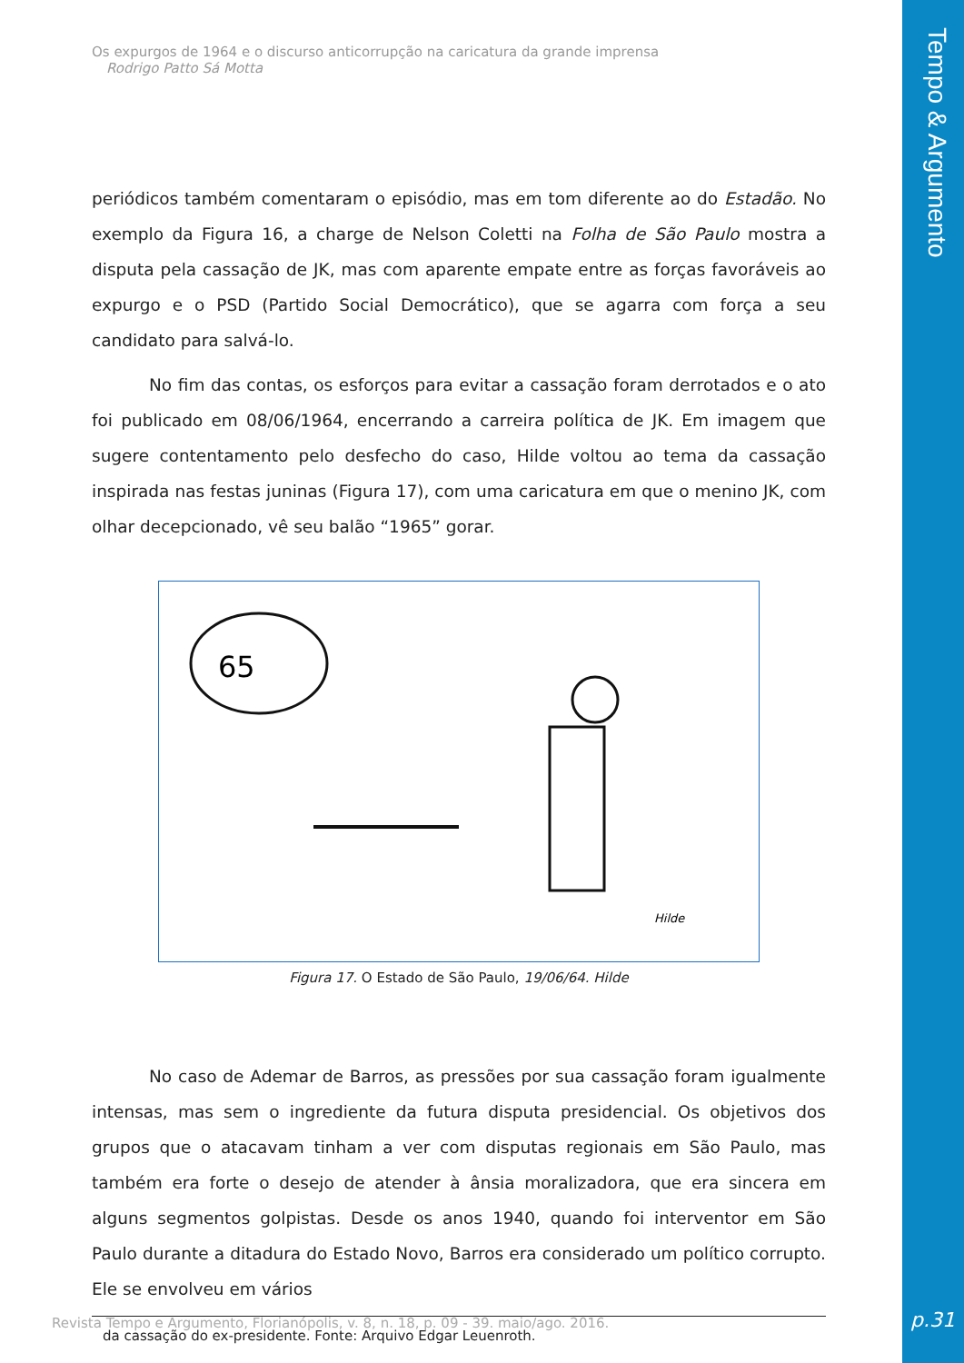Tempo & Argumento
p.31
Os expurgos de 1964 e o discurso anticorrupção na caricatura da grande imprensa
Rodrigo Patto Sá Motta
periódicos também comentaram o episódio, mas em tom diferente ao do Estadão. No exemplo da Figura 16, a charge de Nelson Coletti na Folha de São Paulo mostra a disputa pela cassação de JK, mas com aparente empate entre as forças favoráveis ao expurgo e o PSD (Partido Social Democrático), que se agarra com força a seu candidato para salvá-lo.
No fim das contas, os esforços para evitar a cassação foram derrotados e o ato foi publicado em 08/06/1964, encerrando a carreira política de JK. Em imagem que sugere contentamento pelo desfecho do caso, Hilde voltou ao tema da cassação inspirada nas festas juninas (Figura 17), com uma caricatura em que o menino JK, com olhar decepcionado, vê seu balão “1965” gorar.
65
Hilde
Figura 17. O Estado de São Paulo, 19/06/64. Hilde
No caso de Ademar de Barros, as pressões por sua cassação foram igualmente intensas, mas sem o ingrediente da futura disputa presidencial. Os objetivos dos grupos que o atacavam tinham a ver com disputas regionais em São Paulo, mas também era forte o desejo de atender à ânsia moralizadora, que era sincera em alguns segmentos golpistas. Desde os anos 1940, quando foi interventor em São Paulo durante a ditadura do Estado Novo, Barros era considerado um político corrupto. Ele se envolveu em vários
da cassação do ex-presidente. Fonte: Arquivo Edgar Leuenroth.
Revista Tempo e Argumento, Florianópolis, v. 8, n. 18, p. 09 - 39. maio/ago. 2016.